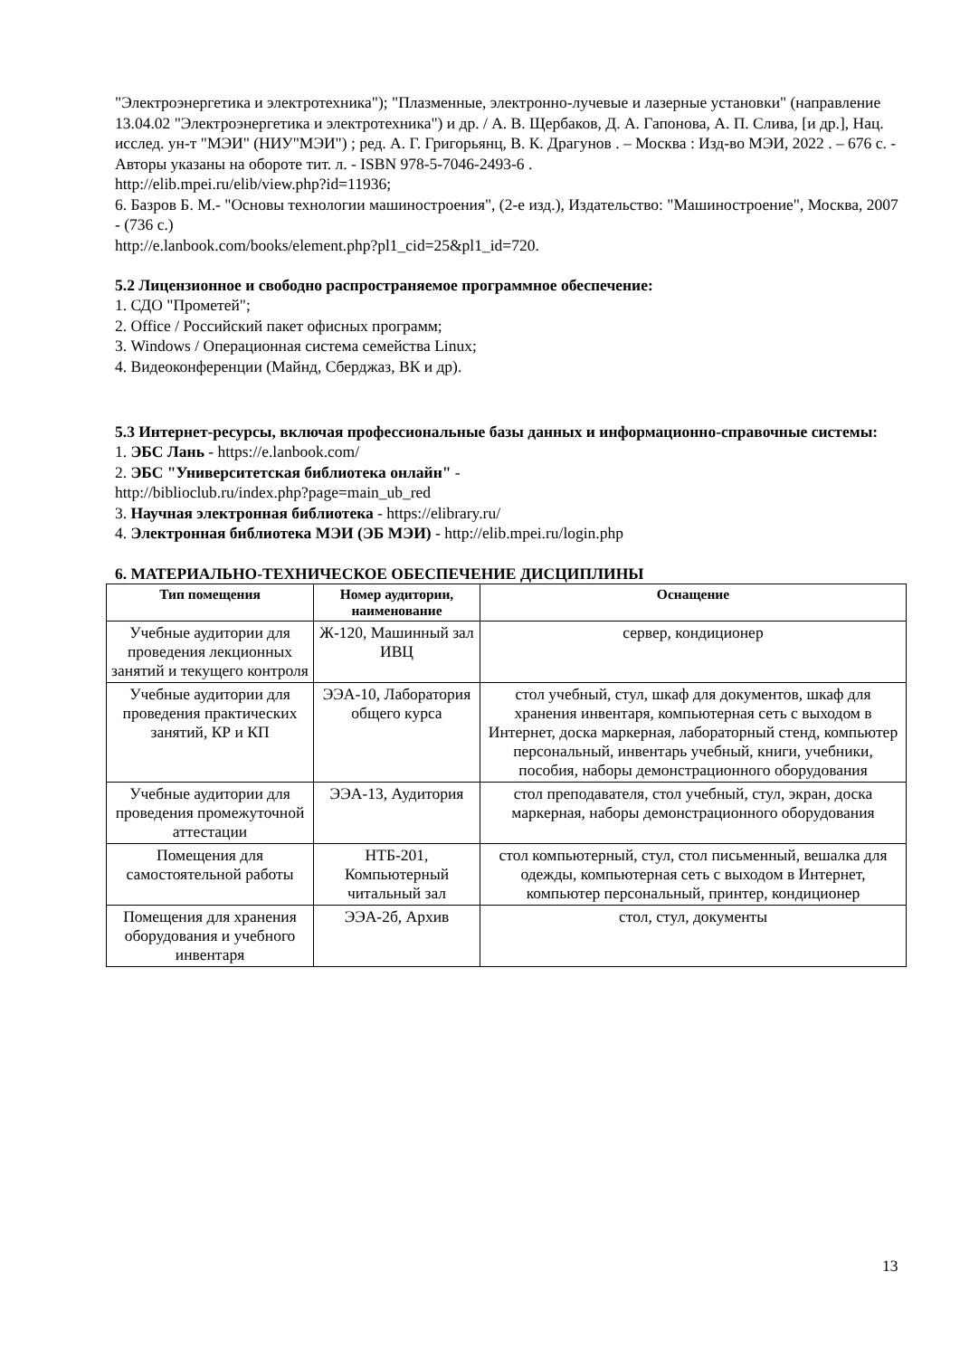"Электроэнергетика и электротехника"); "Плазменные, электронно-лучевые и лазерные установки" (направление 13.04.02 "Электроэнергетика и электротехника") и др. / А. В. Щербаков, Д. А. Гапонова, А. П. Слива, [и др.], Нац. исслед. ун-т "МЭИ" (НИУ"МЭИ") ; ред. А. Г. Григорьянц, В. К. Драгунов . – Москва : Изд-во МЭИ, 2022 . – 676 с. - Авторы указаны на обороте тит. л. - ISBN 978-5-7046-2493-6 .
http://elib.mpei.ru/elib/view.php?id=11936;
6. Базров Б. М.- "Основы технологии машиностроения", (2-е изд.), Издательство: "Машиностроение", Москва, 2007 - (736 с.)
http://e.lanbook.com/books/element.php?pl1_cid=25&pl1_id=720.
5.2 Лицензионное и свободно распространяемое программное обеспечение:
1. СДО "Прометей";
2. Office / Российский пакет офисных программ;
3. Windows / Операционная система семейства Linux;
4. Видеоконференции (Майнд, Сберджаз, ВК и др).
5.3 Интернет-ресурсы, включая профессиональные базы данных и информационно-справочные системы:
1. ЭБС Лань - https://e.lanbook.com/
2. ЭБС "Университетская библиотека онлайн" -
http://biblioclub.ru/index.php?page=main_ub_red
3. Научная электронная библиотека - https://elibrary.ru/
4. Электронная библиотека МЭИ (ЭБ МЭИ) - http://elib.mpei.ru/login.php
6. МАТЕРИАЛЬНО-ТЕХНИЧЕСКОЕ ОБЕСПЕЧЕНИЕ ДИСЦИПЛИНЫ
| Тип помещения | Номер аудитории, наименование | Оснащение |
| --- | --- | --- |
| Учебные аудитории для проведения лекционных занятий и текущего контроля | Ж-120, Машинный зал ИВЦ | сервер, кондиционер |
| Учебные аудитории для проведения практических занятий, КР и КП | ЭЭА-10, Лаборатория общего курса | стол учебный, стул, шкаф для документов, шкаф для хранения инвентаря, компьютерная сеть с выходом в Интернет, доска маркерная, лабораторный стенд, компьютер персональный, инвентарь учебный, книги, учебники, пособия, наборы демонстрационного оборудования |
| Учебные аудитории для проведения промежуточной аттестации | ЭЭА-13, Аудитория | стол преподавателя, стол учебный, стул, экран, доска маркерная, наборы демонстрационного оборудования |
| Помещения для самостоятельной работы | НТБ-201, Компьютерный читальный зал | стол компьютерный, стул, стол письменный, вешалка для одежды, компьютерная сеть с выходом в Интернет, компьютер персональный, принтер, кондиционер |
| Помещения для хранения оборудования и учебного инвентаря | ЭЭА-2б, Архив | стол, стул, документы |
13